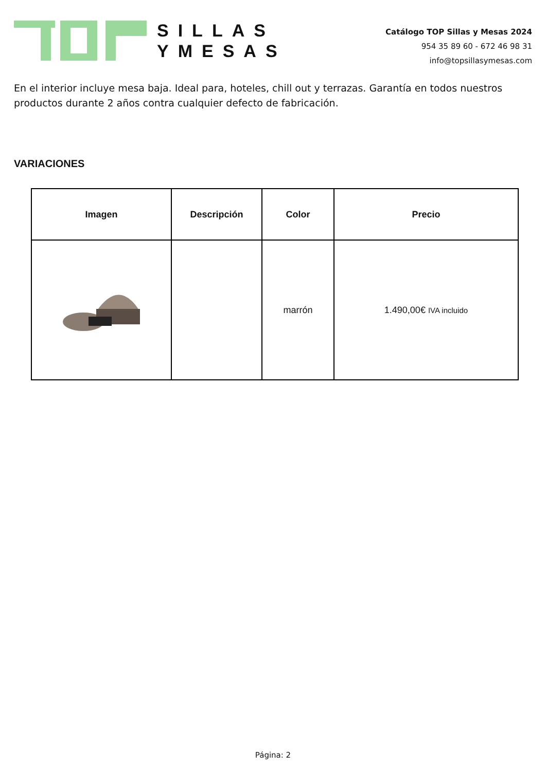SILLAS
YMESAS
Catálogo TOP Sillas y Mesas 2024
954 35 89 60 - 672 46 98 31
info@topsillasymesas.com
En el interior incluye mesa baja. Ideal para, hoteles, chill out y terrazas. Garantía en todos nuestros productos durante 2 años contra cualquier defecto de fabricación.
VARIACIONES
| Imagen | Descripción | Color | Precio |
| --- | --- | --- | --- |
| | | marrón | 1.490,00€ IVA incluido |
Página: 2